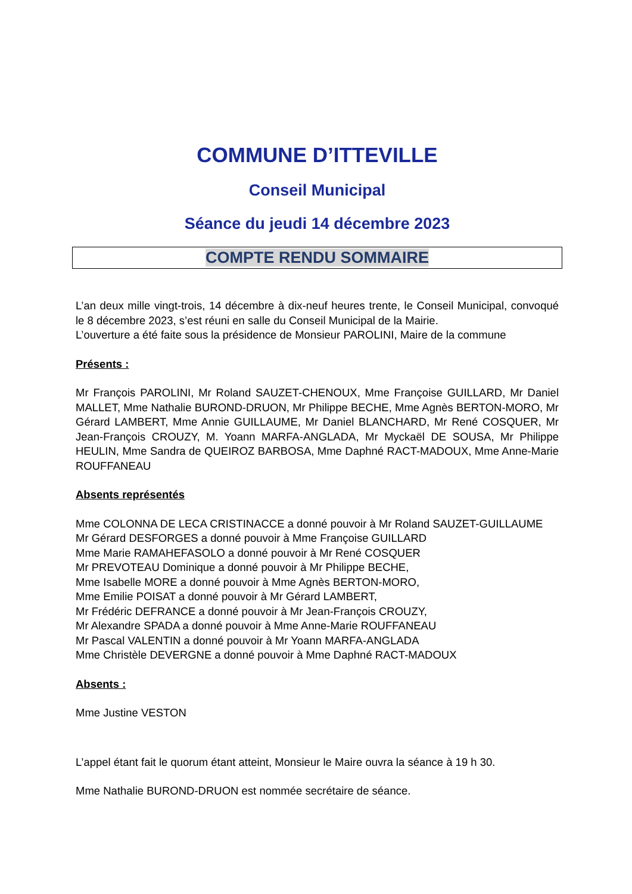COMMUNE D’ITTEVILLE
Conseil Municipal
Séance du jeudi 14 décembre 2023
COMPTE RENDU SOMMAIRE
L’an deux mille vingt-trois, 14 décembre à dix-neuf heures trente, le Conseil Municipal, convoqué le 8 décembre 2023, s’est réuni en salle du Conseil Municipal de la Mairie.
L’ouverture a été faite sous la présidence de Monsieur PAROLINI, Maire de la commune
Présents :
Mr François PAROLINI, Mr Roland SAUZET-CHENOUX, Mme Françoise GUILLARD, Mr Daniel MALLET, Mme Nathalie BUROND-DRUON, Mr Philippe BECHE, Mme Agnès BERTON-MORO, Mr Gérard LAMBERT, Mme Annie GUILLAUME, Mr Daniel BLANCHARD, Mr René COSQUER, Mr Jean-François CROUZY, M. Yoann MARFA-ANGLADA, Mr Myckaël DE SOUSA, Mr Philippe HEULIN, Mme Sandra de QUEIROZ BARBOSA, Mme Daphné RACT-MADOUX, Mme Anne-Marie ROUFFANEAU
Absents représentés
Mme COLONNA DE LECA CRISTINACCE a donné pouvoir à Mr Roland SAUZET-GUILLAUME
Mr Gérard DESFORGES a donné pouvoir à Mme Françoise GUILLARD
Mme Marie RAMAHEFASOLO a donné pouvoir à Mr René COSQUER
Mr PREVOTEAU Dominique a donné pouvoir à Mr Philippe BECHE,
Mme Isabelle MORE a donné pouvoir à Mme Agnès BERTON-MORO,
Mme Emilie POISAT a donné pouvoir à Mr Gérard LAMBERT,
Mr Frédéric DEFRANCE a donné pouvoir à Mr Jean-François CROUZY,
Mr Alexandre SPADA a donné pouvoir à Mme Anne-Marie ROUFFANEAU
Mr Pascal VALENTIN a donné pouvoir à Mr Yoann MARFA-ANGLADA
Mme Christèle DEVERGNE a donné pouvoir à Mme Daphné RACT-MADOUX
Absents :
Mme Justine VESTON
L’appel étant fait le quorum étant atteint, Monsieur le Maire ouvra la séance à 19 h 30.
Mme Nathalie BUROND-DRUON est nommée secrétaire de séance.